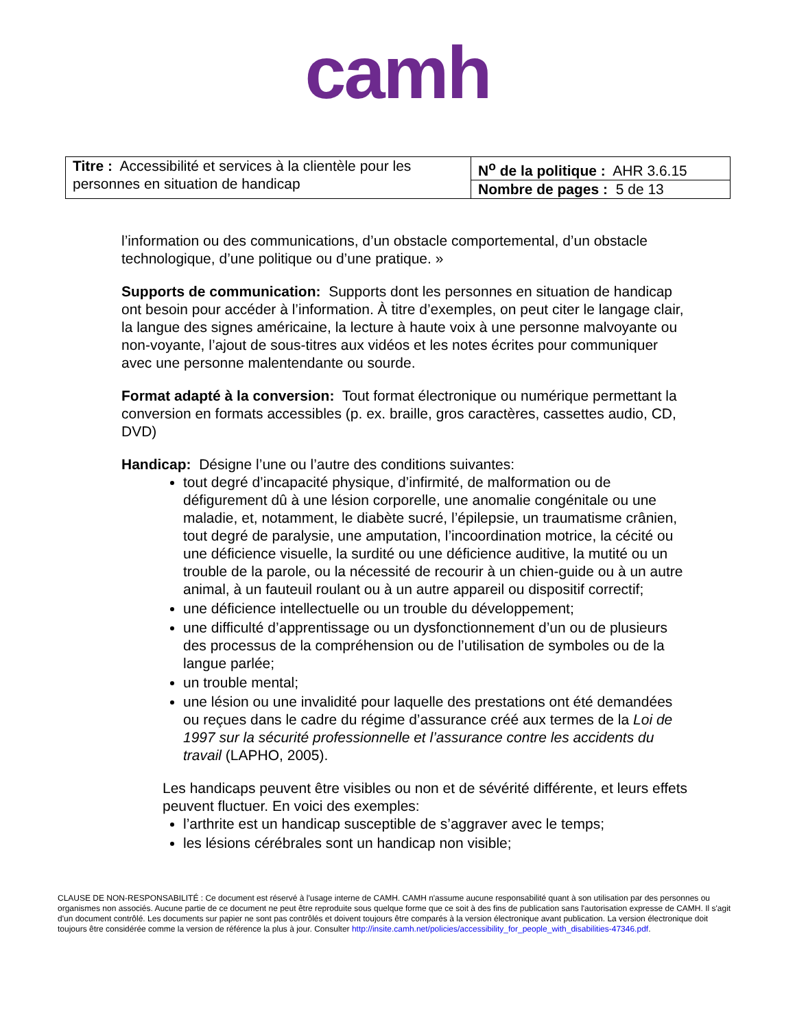camh
| Titre : Accessibilité et services à la clientèle pour les personnes en situation de handicap | N<sup>o</sup> de la politique : AHR 3.6.15 |
| | Nombre de pages : 5 de 13 |
l’information ou des communications, d’un obstacle comportemental, d’un obstacle technologique, d’une politique ou d’une pratique. »
Supports de communication: Supports dont les personnes en situation de handicap ont besoin pour accéder à l’information. À titre d’exemples, on peut citer le langage clair, la langue des signes américaine, la lecture à haute voix à une personne malvoyante ou non-voyante, l’ajout de sous-titres aux vidéos et les notes écrites pour communiquer avec une personne malentendante ou sourde.
Format adapté à la conversion: Tout format électronique ou numérique permettant la conversion en formats accessibles (p. ex. braille, gros caractères, cassettes audio, CD, DVD)
Handicap: Désigne l’une ou l’autre des conditions suivantes:
tout degré d’incapacité physique, d’infirmité, de malformation ou de défigurement dû à une lésion corporelle, une anomalie congénitale ou une maladie, et, notamment, le diabète sucré, l’épilepsie, un traumatisme crânien, tout degré de paralysie, une amputation, l’incoordination motrice, la cécité ou une déficience visuelle, la surdité ou une déficience auditive, la mutité ou un trouble de la parole, ou la nécessité de recourir à un chien-guide ou à un autre animal, à un fauteuil roulant ou à un autre appareil ou dispositif correctif;
une déficience intellectuelle ou un trouble du développement;
une difficulté d’apprentissage ou un dysfonctionnement d’un ou de plusieurs des processus de la compréhension ou de l’utilisation de symboles ou de la langue parlée;
un trouble mental;
une lésion ou une invalidité pour laquelle des prestations ont été demandées ou reçues dans le cadre du régime d’assurance créé aux termes de la Loi de 1997 sur la sécurité professionnelle et l’assurance contre les accidents du travail (LAPHO, 2005).
Les handicaps peuvent être visibles ou non et de sévérité différente, et leurs effets peuvent fluctuer. En voici des exemples:
l’arthrite est un handicap susceptible de s’aggraver avec le temps;
les lésions cérébrales sont un handicap non visible;
CLAUSE DE NON-RESPONSABILITÉ : Ce document est réservé à l'usage interne de CAMH. CAMH n'assume aucune responsabilité quant à son utilisation par des personnes ou organismes non associés. Aucune partie de ce document ne peut être reproduite sous quelque forme que ce soit à des fins de publication sans l'autorisation expresse de CAMH. Il s'agit d'un document contrôlé. Les documents sur papier ne sont pas contrôlés et doivent toujours être comparés à la version électronique avant publication. La version électronique doit toujours être considérée comme la version de référence la plus à jour. Consulter http://insite.camh.net/policies/accessibility_for_people_with_disabilities-47346.pdf.